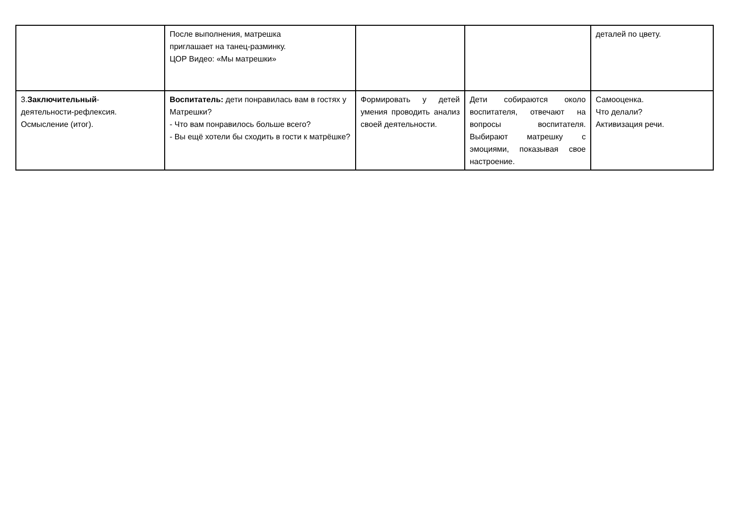| | После выполнения, матрешка приглашает на танец-разминку. ЦОР Видео: «Мы матрешки» | | | деталей по цвету. |
| 3. Заключительный - деятельности-рефлексия. Осмысление (итог). | Воспитатель: дети понравилась вам в гостях у Матрешки? - Что вам понравилось больше всего? - Вы ещё хотели бы сходить в гости к матрёшке? | Формировать у детей умения проводить анализ своей деятельности. | Дети собираются около воспитателя, отвечают на вопросы воспитателя. Выбирают матрешку с эмоциями, показывая свое настроение. | Самооценка. Что делали? Активизация речи. |